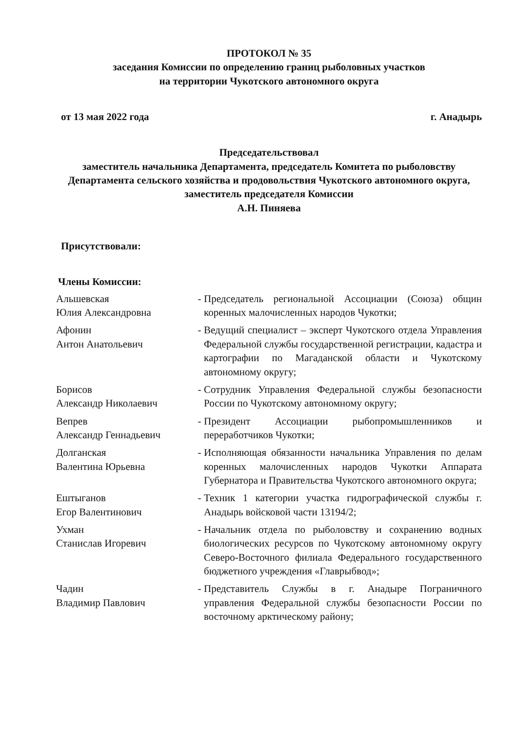ПРОТОКОЛ № 35
заседания Комиссии по определению границ рыболовных участков
на территории Чукотского автономного округа
от 13 мая 2022 года г. Анадырь
Председательствовал
заместитель начальника Департамента, председатель Комитета по рыболовству Департамента сельского хозяйства и продовольствия Чукотского автономного округа, заместитель председателя Комиссии
А.Н. Пиняева
Присутствовали:
Члены Комиссии:
| Альшевская Юлия Александровна | - | Председатель региональной Ассоциации (Союза) общин коренных малочисленных народов Чукотки; |
| Афонин Антон Анатольевич | - | Ведущий специалист – эксперт Чукотского отдела Управления Федеральной службы государственной регистрации, кадастра и картографии по Магаданской области и Чукотскому автономному округу; |
| Борисов Александр Николаевич | - | Сотрудник Управления Федеральной службы безопасности России по Чукотскому автономному округу; |
| Вепрев Александр Геннадьевич | - | Президент Ассоциации рыбопромышленников и переработчиков Чукотки; |
| Долганская Валентина Юрьевна | - | Исполняющая обязанности начальника Управления по делам коренных малочисленных народов Чукотки Аппарата Губернатора и Правительства Чукотского автономного округа; |
| Ештыганов Егор Валентинович | - | Техник 1 категории участка гидрографической службы г. Анадырь войсковой части 13194/2; |
| Ухман Станислав Игоревич | - | Начальник отдела по рыболовству и сохранению водных биологических ресурсов по Чукотскому автономному округу Северо-Восточного филиала Федерального государственного бюджетного учреждения «Главрыбвод»; |
| Чадин Владимир Павлович | - | Представитель Службы в г. Анадыре Пограничного управления Федеральной службы безопасности России по восточному арктическому району; |